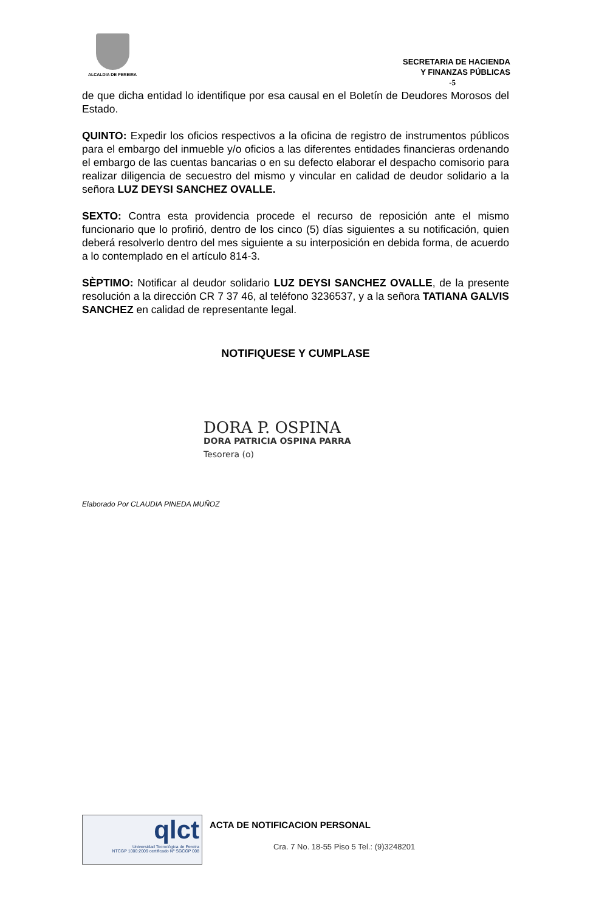ALCALDIA DE PEREIRA
SECRETARIA DE HACIENDA
Y FINANZAS PÚBLICAS
-5
de que dicha entidad lo identifique por esa causal en el Boletín de Deudores Morosos del Estado.
QUINTO: Expedir los oficios respectivos a la oficina de registro de instrumentos públicos para el embargo del inmueble y/o oficios a las diferentes entidades financieras ordenando el embargo de las cuentas bancarias o en su defecto elaborar el despacho comisorio para realizar diligencia de secuestro del mismo y vincular en calidad de deudor solidario a la señora LUZ DEYSI SANCHEZ OVALLE.
SEXTO: Contra esta providencia procede el recurso de reposición ante el mismo funcionario que lo profirió, dentro de los cinco (5) días siguientes a su notificación, quien deberá resolverlo dentro del mes siguiente a su interposición en debida forma, de acuerdo a lo contemplado en el artículo 814-3.
SÈPTIMO: Notificar al deudor solidario LUZ DEYSI SANCHEZ OVALLE, de la presente resolución a la dirección CR 7 37 46, al teléfono 3236537, y a la señora TATIANA GALVIS SANCHEZ en calidad de representante legal.
NOTIFIQUESE Y CUMPLASE
DORA P. OSPINA
DORA PATRICIA OSPINA PARRA
Tesorera (o)
Elaborado Por CLAUDIA PINEDA MUÑOZ
qlct
Universidad Tecnológica de Pereira
NTCGP 1000:2009 certificado Nº SGCGP 008
ACTA DE NOTIFICACION PERSONAL
Cra. 7 No. 18-55 Piso 5 Tel.: (9)3248201